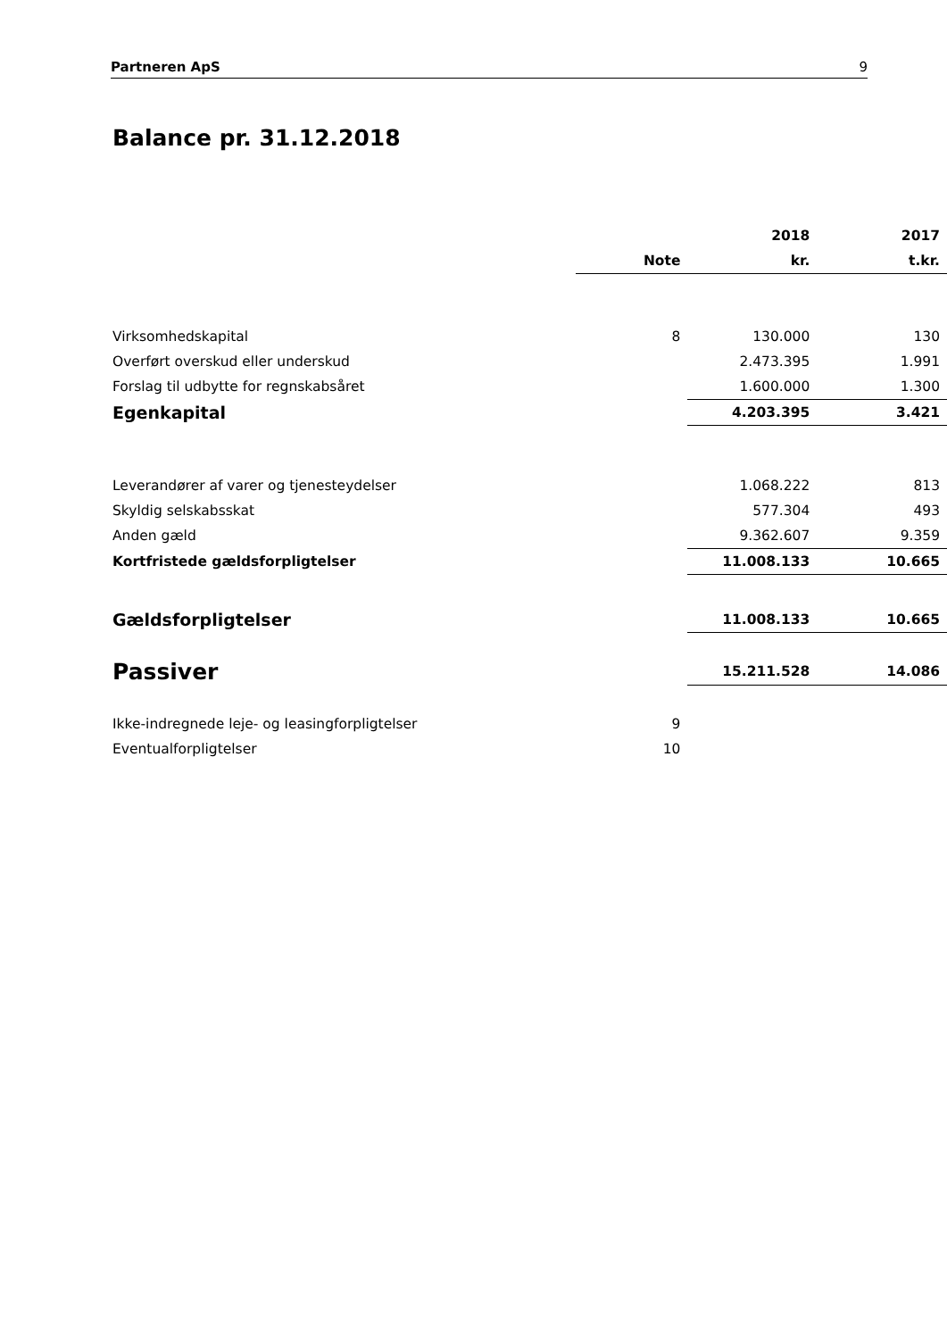Partneren ApS 9
Balance pr. 31.12.2018
| | | 2018 | 2017 |
| | Note | kr. | t.kr. |
| Virksomhedskapital | 8 | 130.000 | 130 |
| Overført overskud eller underskud | | 2.473.395 | 1.991 |
| Forslag til udbytte for regnskabsåret | | 1.600.000 | 1.300 |
| Egenkapital | | 4.203.395 | 3.421 |
| Leverandører af varer og tjenesteydelser | | 1.068.222 | 813 |
| Skyldig selskabsskat | | 577.304 | 493 |
| Anden gæld | | 9.362.607 | 9.359 |
| Kortfristede gældsforpligtelser | | 11.008.133 | 10.665 |
| Gældsforpligtelser | | 11.008.133 | 10.665 |
| Passiver | | 15.211.528 | 14.086 |
| Ikke-indregnede leje- og leasingforpligtelser | 9 | | |
| Eventualforpligtelser | 10 | | |